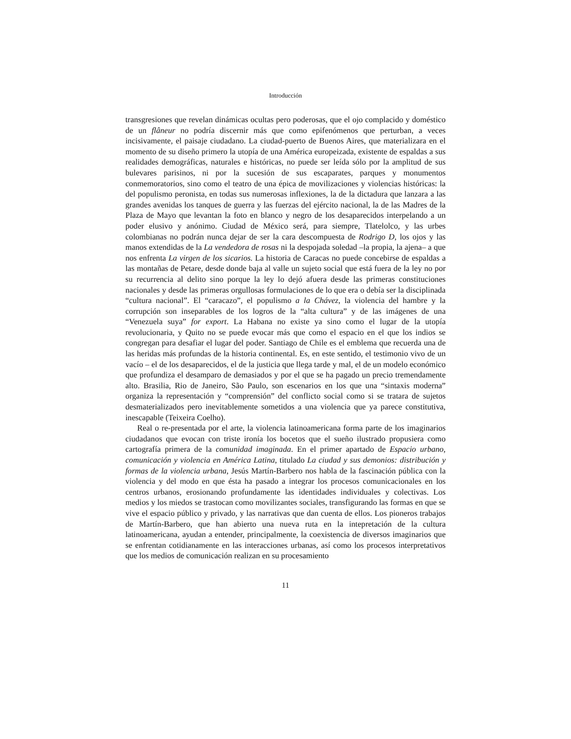Introducción
transgresiones que revelan dinámicas ocultas pero poderosas, que el ojo complacido y doméstico de un flâneur no podría discernir más que como epifenómenos que perturban, a veces incisivamente, el paisaje ciudadano. La ciudad-puerto de Buenos Aires, que materializara en el momento de su diseño primero la utopía de una América europeizada, existente de espaldas a sus realidades demográficas, naturales e históricas, no puede ser leída sólo por la amplitud de sus bulevares parisinos, ni por la sucesión de sus escaparates, parques y monumentos conmemoratorios, sino como el teatro de una épica de movilizaciones y violencias históricas: la del populismo peronista, en todas sus numerosas inflexiones, la de la dictadura que lanzara a las grandes avenidas los tanques de guerra y las fuerzas del ejército nacional, la de las Madres de la Plaza de Mayo que levantan la foto en blanco y negro de los desaparecidos interpelando a un poder elusivo y anónimo. Ciudad de México será, para siempre, Tlatelolco, y las urbes colombianas no podrán nunca dejar de ser la cara descompuesta de Rodrigo D, los ojos y las manos extendidas de la La vendedora de rosas ni la despojada soledad –la propia, la ajena– a que nos enfrenta La virgen de los sicarios. La historia de Caracas no puede concebirse de espaldas a las montañas de Petare, desde donde baja al valle un sujeto social que está fuera de la ley no por su recurrencia al delito sino porque la ley lo dejó afuera desde las primeras constituciones nacionales y desde las primeras orgullosas formulaciones de lo que era o debía ser la disciplinada “cultura nacional”. El “caracazo”, el populismo a la Chávez, la violencia del hambre y la corrupción son inseparables de los logros de la “alta cultura” y de las imágenes de una “Venezuela suya” for export. La Habana no existe ya sino como el lugar de la utopía revolucionaria, y Quito no se puede evocar más que como el espacio en el que los indios se congregan para desafiar el lugar del poder. Santiago de Chile es el emblema que recuerda una de las heridas más profundas de la historia continental. Es, en este sentido, el testimonio vivo de un vacío – el de los desaparecidos, el de la justicia que llega tarde y mal, el de un modelo económico que profundiza el desamparo de demasiados y por el que se ha pagado un precio tremendamente alto. Brasilia, Rio de Janeiro, São Paulo, son escenarios en los que una “sintaxis moderna” organiza la representación y “comprensión” del conflicto social como si se tratara de sujetos desmaterializados pero inevitablemente sometidos a una violencia que ya parece constitutiva, inescapable (Teixeira Coelho).
Real o re-presentada por el arte, la violencia latinoamericana forma parte de los imaginarios ciudadanos que evocan con triste ironía los bocetos que el sueño ilustrado propusiera como cartografía primera de la comunidad imaginada. En el primer apartado de Espacio urbano, comunicación y violencia en América Latina, titulado La ciudad y sus demonios: distribución y formas de la violencia urbana, Jesús Martín-Barbero nos habla de la fascinación pública con la violencia y del modo en que ésta ha pasado a integrar los procesos comunicacionales en los centros urbanos, erosionando profundamente las identidades individuales y colectivas. Los medios y los miedos se trastocan como movilizantes sociales, transfigurando las formas en que se vive el espacio público y privado, y las narrativas que dan cuenta de ellos. Los pioneros trabajos de Martín-Barbero, que han abierto una nueva ruta en la intepretación de la cultura latinoamericana, ayudan a entender, principalmente, la coexistencia de diversos imaginarios que se enfrentan cotidianamente en las interacciones urbanas, así como los procesos interpretativos que los medios de comunicación realizan en su procesamiento
11